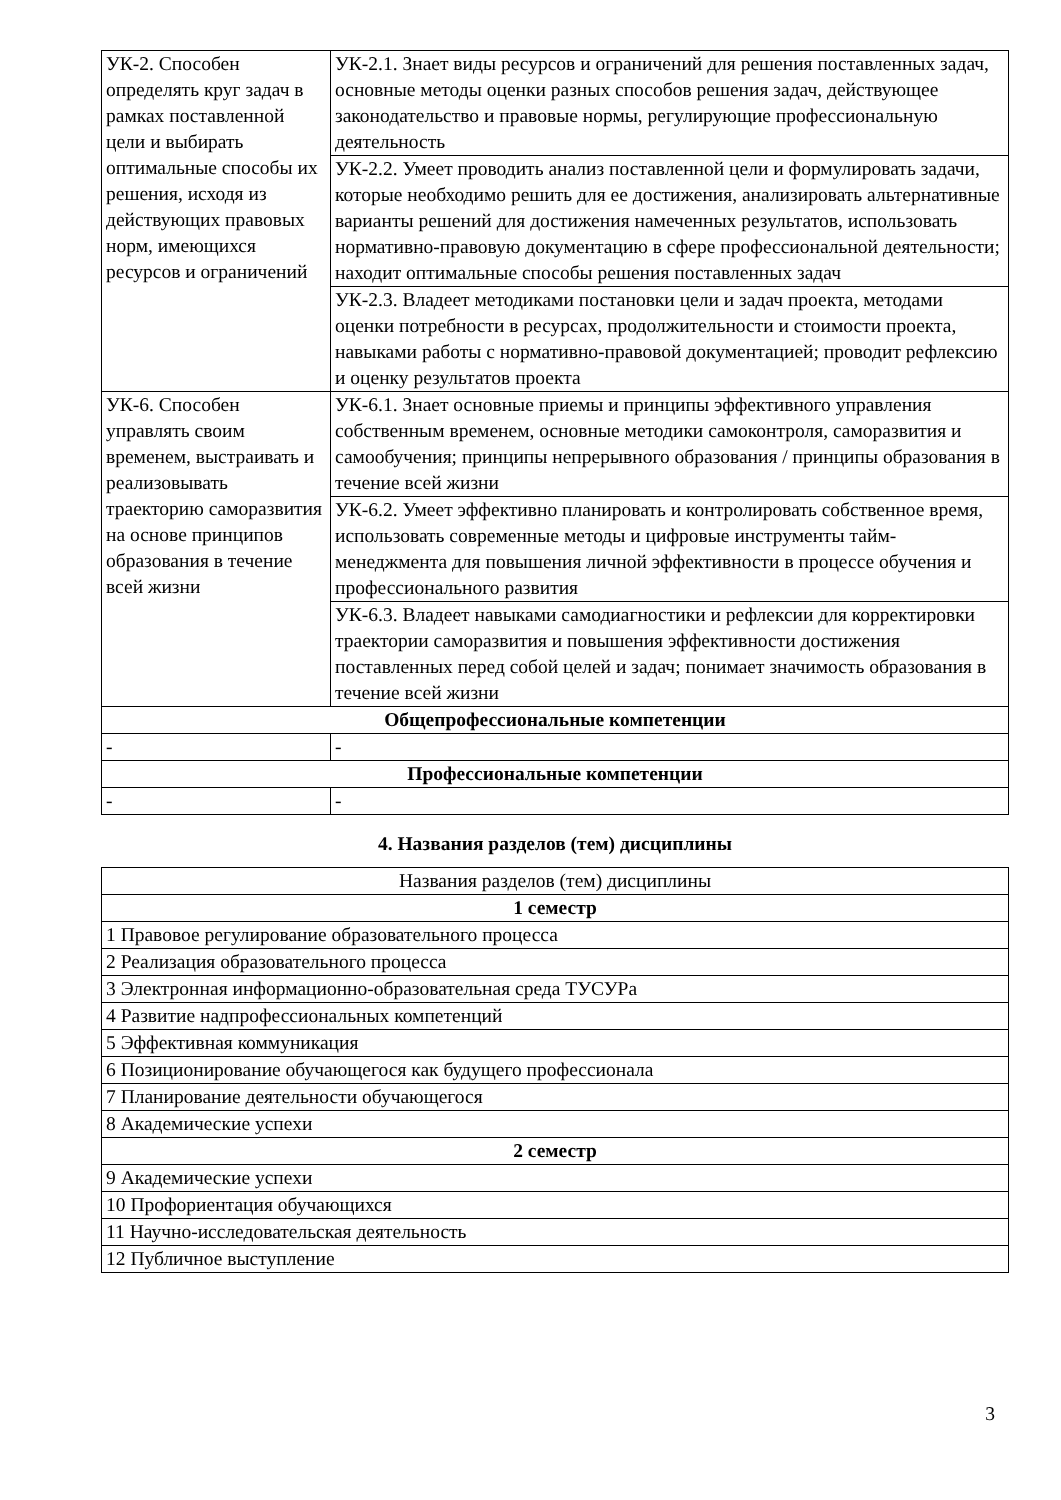| УК-2. Способен определять круг задач в рамках поставленной цели и выбирать оптимальные способы их решения, исходя из действующих правовых норм, имеющихся ресурсов и ограничений | УК-2.1. Знает виды ресурсов и ограничений для решения поставленных задач, основные методы оценки разных способов решения задач, действующее законодательство и правовые нормы, регулирующие профессиональную деятельность |
| | УК-2.2. Умеет проводить анализ поставленной цели и формулировать задачи, которые необходимо решить для ее достижения, анализировать альтернативные варианты решений для достижения намеченных результатов, использовать нормативно-правовую документацию в сфере профессиональной деятельности; находит оптимальные способы решения поставленных задач |
| | УК-2.3. Владеет методиками постановки цели и задач проекта, методами оценки потребности в ресурсах, продолжительности и стоимости проекта, навыками работы с нормативно-правовой документацией; проводит рефлексию и оценку результатов проекта |
| УК-6. Способен управлять своим временем, выстраивать и реализовывать траекторию саморазвития на основе принципов образования в течение всей жизни | УК-6.1. Знает основные приемы и принципы эффективного управления собственным временем, основные методики самоконтроля, саморазвития и самообучения; принципы непрерывного образования / принципы образования в течение всей жизни |
| | УК-6.2. Умеет эффективно планировать и контролировать собственное время, использовать современные методы и цифровые инструменты тайм-менеджмента для повышения личной эффективности в процессе обучения и профессионального развития |
| | УК-6.3. Владеет навыками самодиагностики и рефлексии для корректировки траектории саморазвития и повышения эффективности достижения поставленных перед собой целей и задач; понимает значимость образования в течение всей жизни |
| Общепрофессиональные компетенции | |
| - | - |
| Профессиональные компетенции | |
| - | - |
4. Названия разделов (тем) дисциплины
| Названия разделов (тем) дисциплины |
| --- |
| 1 семестр |
| 1 Правовое регулирование образовательного процесса |
| 2 Реализация образовательного процесса |
| 3 Электронная информационно-образовательная среда ТУСУРа |
| 4 Развитие надпрофессиональных компетенций |
| 5 Эффективная коммуникация |
| 6 Позиционирование обучающегося как будущего профессионала |
| 7 Планирование деятельности обучающегося |
| 8 Академические успехи |
| 2 семестр |
| 9 Академические успехи |
| 10 Профориентация обучающихся |
| 11 Научно-исследовательская деятельность |
| 12 Публичное выступление |
3